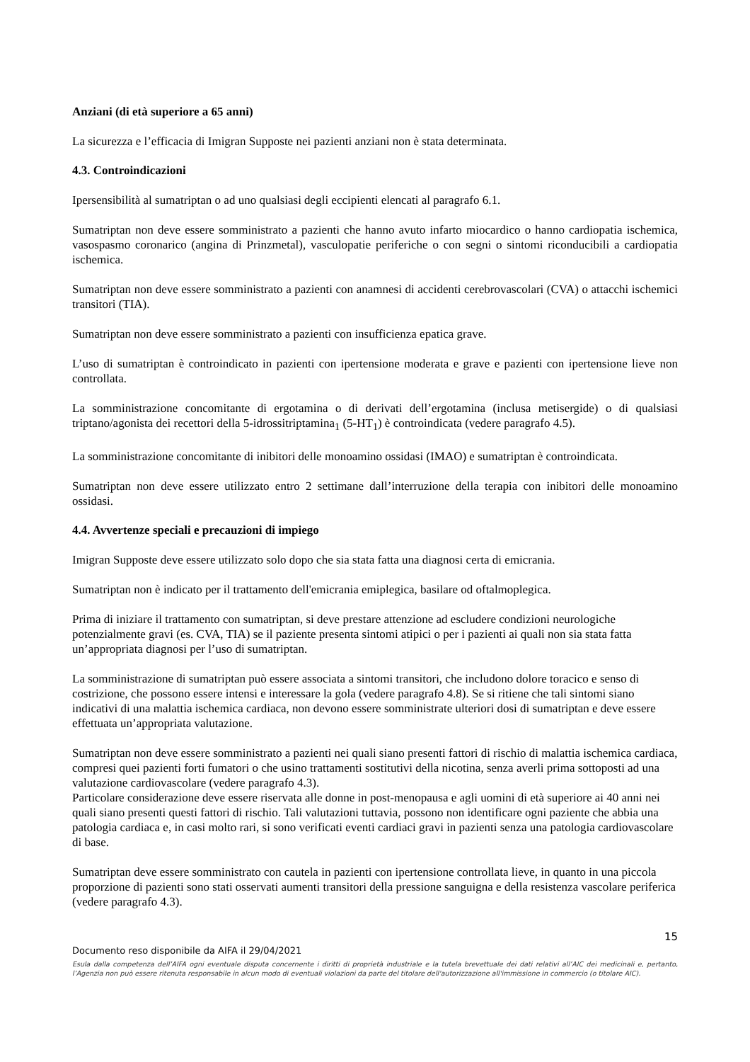Anziani (di età superiore a 65 anni)
La sicurezza e l’efficacia di Imigran Supposte nei pazienti anziani non è stata determinata.
4.3. Controindicazioni
Ipersensibilità al sumatriptan o ad uno qualsiasi degli eccipienti elencati al paragrafo 6.1.
Sumatriptan non deve essere somministrato a pazienti che hanno avuto infarto miocardico o hanno cardiopatia ischemica, vasospasmo coronarico (angina di Prinzmetal), vasculopatie periferiche o con segni o sintomi riconducibili a cardiopatia ischemica.
Sumatriptan non deve essere somministrato a pazienti con anamnesi di accidenti cerebrovascolari (CVA) o attacchi ischemici transitori (TIA).
Sumatriptan non deve essere somministrato a pazienti con insufficienza epatica grave.
L’uso di sumatriptan è controindicato in pazienti con ipertensione moderata e grave e pazienti con ipertensione lieve non controllata.
La somministrazione concomitante di ergotamina o di derivati dell’ergotamina (inclusa metisergide) o di qualsiasi triptano/agonista dei recettori della 5-idrossitriptamina<sub>1</sub> (5-HT<sub>1</sub>) è controindicata (vedere paragrafo 4.5).
La somministrazione concomitante di inibitori delle monoamino ossidasi (IMAO) e sumatriptan è controindicata.
Sumatriptan non deve essere utilizzato entro 2 settimane dall’interruzione della terapia con inibitori delle monoamino ossidasi.
4.4. Avvertenze speciali e precauzioni di impiego
Imigran Supposte deve essere utilizzato solo dopo che sia stata fatta una diagnosi certa di emicrania.
Sumatriptan non è indicato per il trattamento dell'emicrania emiplegica, basilare od oftalmoplegica.
Prima di iniziare il trattamento con sumatriptan, si deve prestare attenzione ad escludere condizioni neurologiche potenzialmente gravi (es. CVA, TIA) se il paziente presenta sintomi atipici o per i pazienti ai quali non sia stata fatta un’appropriata diagnosi per l’uso di sumatriptan.
La somministrazione di sumatriptan può essere associata a sintomi transitori, che includono dolore toracico e senso di costrizione, che possono essere intensi e interessare la gola (vedere paragrafo 4.8). Se si ritiene che tali sintomi siano indicativi di una malattia ischemica cardiaca, non devono essere somministrate ulteriori dosi di sumatriptan e deve essere effettuata un’appropriata valutazione.
Sumatriptan non deve essere somministrato a pazienti nei quali siano presenti fattori di rischio di malattia ischemica cardiaca, compresi quei pazienti forti fumatori o che usino trattamenti sostitutivi della nicotina, senza averli prima sottoposti ad una valutazione cardiovascolare (vedere paragrafo 4.3).
Particolare considerazione deve essere riservata alle donne in post-menopausa e agli uomini di età superiore ai 40 anni nei quali siano presenti questi fattori di rischio. Tali valutazioni tuttavia, possono non identificare ogni paziente che abbia una patologia cardiaca e, in casi molto rari, si sono verificati eventi cardiaci gravi in pazienti senza una patologia cardiovascolare di base.
Sumatriptan deve essere somministrato con cautela in pazienti con ipertensione controllata lieve, in quanto in una piccola proporzione di pazienti sono stati osservati aumenti transitori della pressione sanguigna e della resistenza vascolare periferica (vedere paragrafo 4.3).
15
Documento reso disponibile da AIFA il 29/04/2021
Esula dalla competenza dell’AIFA ogni eventuale disputa concernente i diritti di proprietà industriale e la tutela brevettuale dei dati relativi all’AIC dei medicinali e, pertanto, l’Agenzia non può essere ritenuta responsabile in alcun modo di eventuali violazioni da parte del titolare dell'autorizzazione all'immissione in commercio (o titolare AIC).